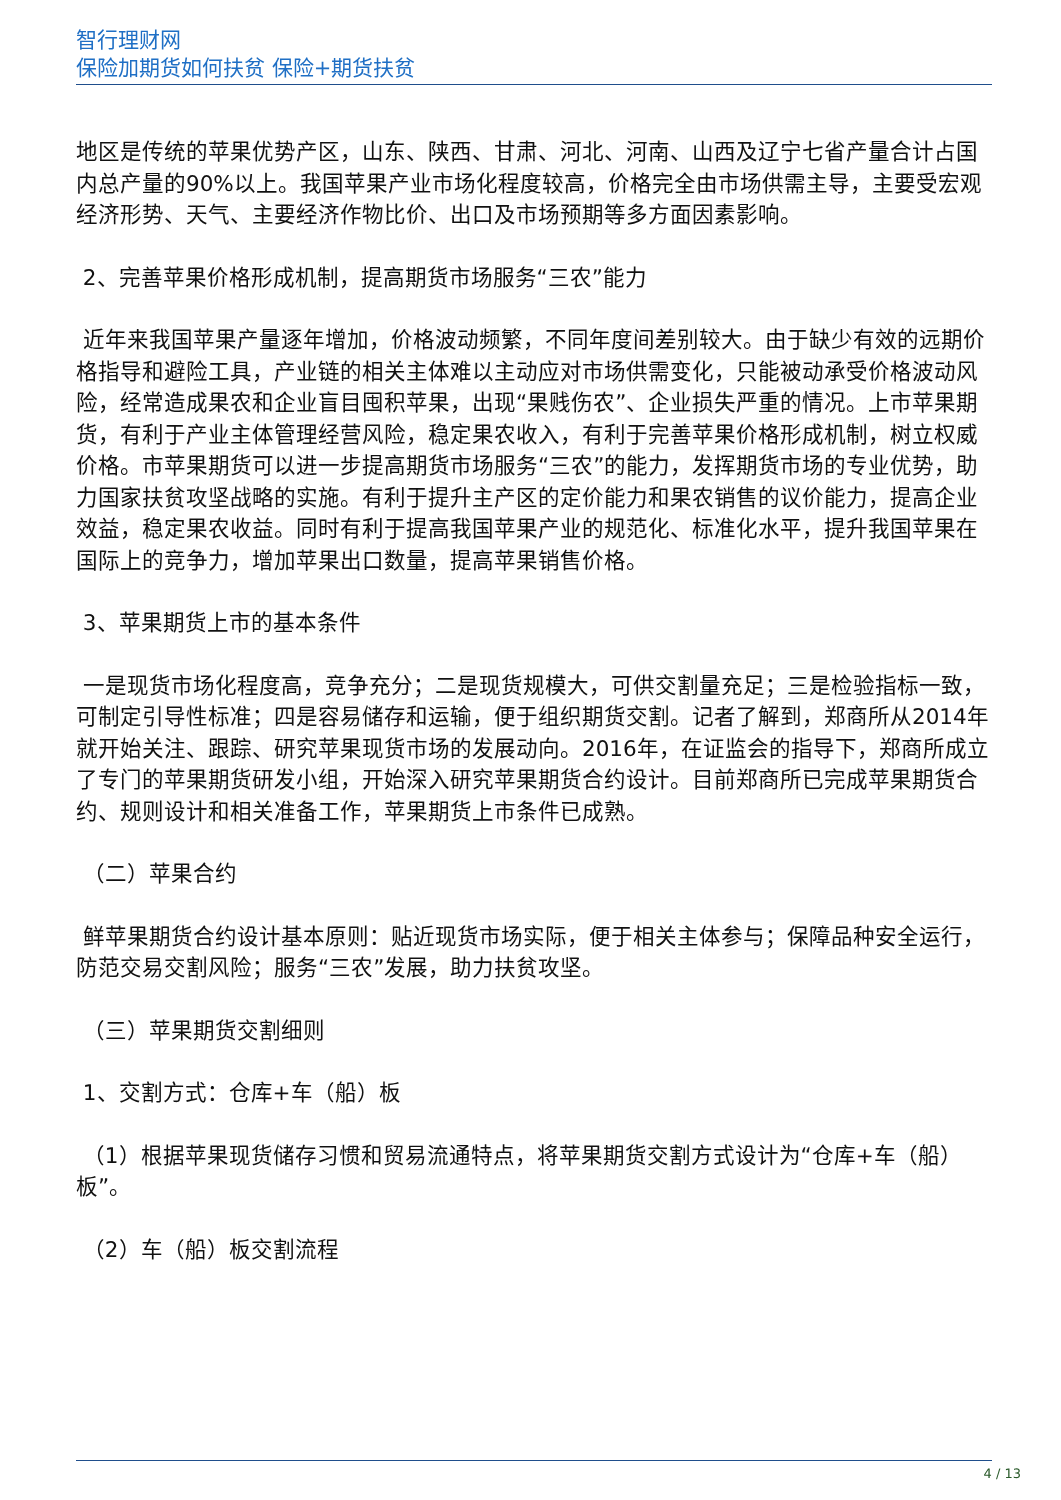智行理财网
保险加期货如何扶贫 保险+期货扶贫
地区是传统的苹果优势产区，山东、陕西、甘肃、河北、河南、山西及辽宁七省产量合计占国内总产量的90%以上。我国苹果产业市场化程度较高，价格完全由市场供需主导，主要受宏观经济形势、天气、主要经济作物比价、出口及市场预期等多方面因素影响。
2、完善苹果价格形成机制，提高期货市场服务“三农”能力
近年来我国苹果产量逐年增加，价格波动频繁，不同年度间差别较大。由于缺少有效的远期价格指导和避险工具，产业链的相关主体难以主动应对市场供需变化，只能被动承受价格波动风险，经常造成果农和企业盲目囤积苹果，出现“果贱伤农”、企业损失严重的情况。上市苹果期货，有利于产业主体管理经营风险，稳定果农收入，有利于完善苹果价格形成机制，树立权威价格。市苹果期货可以进一步提高期货市场服务“三农”的能力，发挥期货市场的专业优势，助力国家扶贫攻坚战略的实施。有利于提升主产区的定价能力和果农销售的议价能力，提高企业效益，稳定果农收益。同时有利于提高我国苹果产业的规范化、标准化水平，提升我国苹果在国际上的竞争力，增加苹果出口数量，提高苹果销售价格。
3、苹果期货上市的基本条件
一是现货市场化程度高，竞争充分；二是现货规模大，可供交割量充足；三是检验指标一致，可制定引导性标准；四是容易储存和运输，便于组织期货交割。记者了解到，郑商所从2014年就开始关注、跟踪、研究苹果现货市场的发展动向。2016年，在证监会的指导下，郑商所成立了专门的苹果期货研发小组，开始深入研究苹果期货合约设计。目前郑商所已完成苹果期货合约、规则设计和相关准备工作，苹果期货上市条件已成熟。
（二）苹果合约
鲜苹果期货合约设计基本原则：贴近现货市场实际，便于相关主体参与；保障品种安全运行，防范交易交割风险；服务“三农”发展，助力扶贫攻坚。
（三）苹果期货交割细则
1、交割方式：仓库+车（船）板
（1）根据苹果现货储存习惯和贸易流通特点，将苹果期货交割方式设计为“仓库+车（船）板”。
（2）车（船）板交割流程
4 / 13